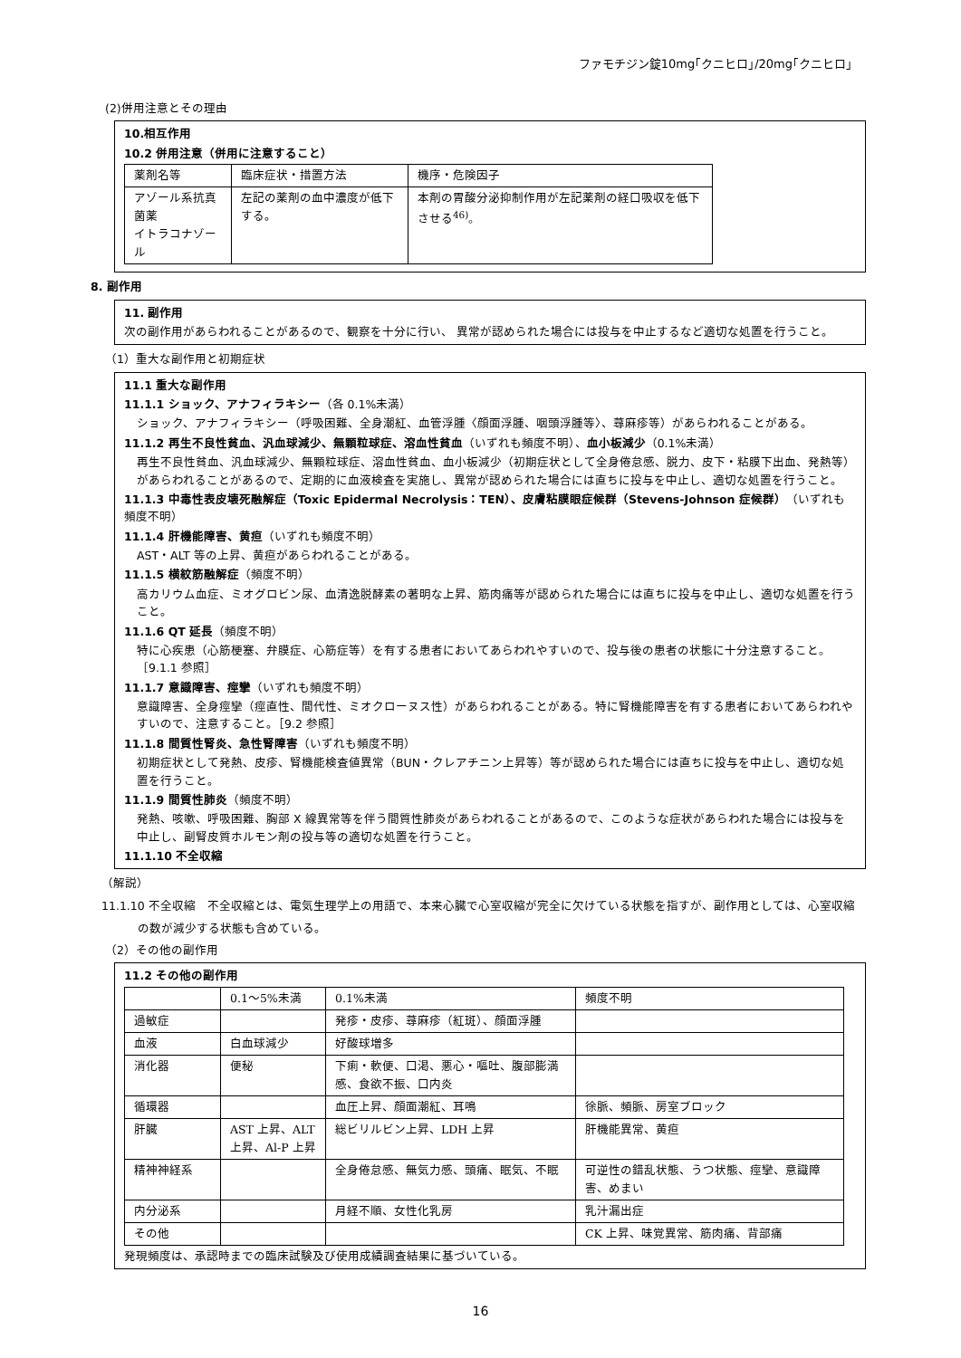ファモチジン錠10mg｢クニヒロ｣/20mg｢クニヒロ｣
(2)併用注意とその理由
10.相互作用
10.2 併用注意（併用に注意すること）
| 薬剤名等 | 臨床症状・措置方法 | 機序・危険因子 |
| アゾール系抗真菌薬 イトラコナゾール | 左記の薬剤の血中濃度が低下する。 | 本剤の胃酸分泌抑制作用が左記薬剤の経口吸収を低下させる<sup>46)</sup>。 |
8. 副作用
11. 副作用
次の副作用があらわれることがあるので、観察を十分に行い、 異常が認められた場合には投与を中止するなど適切な処置を行うこと。
（1）重大な副作用と初期症状
11.1 重大な副作用
11.1.1 ショック、アナフィラキシー（各 0.1%未満）
ショック、アナフィラキシー（呼吸困難、全身潮紅、血管浮腫〈顔面浮腫、咽頭浮腫等〉、蕁麻疹等）があらわれることがある。
11.1.2 再生不良性貧血、汎血球減少、無顆粒球症、溶血性貧血（いずれも頻度不明）、血小板減少（0.1%未満）
再生不良性貧血、汎血球減少、無顆粒球症、溶血性貧血、血小板減少（初期症状として全身倦怠感、脱力、皮下・粘膜下出血、発熱等）があらわれることがあるので、定期的に血液検査を実施し、異常が認められた場合には直ちに投与を中止し、適切な処置を行うこと。
11.1.3 中毒性表皮壊死融解症（Toxic Epidermal Necrolysis：TEN）、皮膚粘膜眼症候群（Stevens-Johnson 症候群）（いずれも頻度不明）
11.1.4 肝機能障害、黄疸（いずれも頻度不明）
AST・ALT 等の上昇、黄疸があらわれることがある。
11.1.5 横紋筋融解症（頻度不明）
高カリウム血症、ミオグロビン尿、血清逸脱酵素の著明な上昇、筋肉痛等が認められた場合には直ちに投与を中止し、適切な処置を行うこと。
11.1.6 QT 延長（頻度不明）
特に心疾患（心筋梗塞、弁膜症、心筋症等）を有する患者においてあらわれやすいので、投与後の患者の状態に十分注意すること。［9.1.1 参照］
11.1.7 意識障害、痙攣（いずれも頻度不明）
意識障害、全身痙攣（痙直性、間代性、ミオクローヌス性）があらわれることがある。特に腎機能障害を有する患者においてあらわれやすいので、注意すること。［9.2 参照］
11.1.8 間質性腎炎、急性腎障害（いずれも頻度不明）
初期症状として発熱、皮疹、腎機能検査値異常（BUN・クレアチニン上昇等）等が認められた場合には直ちに投与を中止し、適切な処置を行うこと。
11.1.9 間質性肺炎（頻度不明）
発熱、咳嗽、呼吸困難、胸部 X 線異常等を伴う間質性肺炎があらわれることがあるので、このような症状があらわれた場合には投与を中止し、副腎皮質ホルモン剤の投与等の適切な処置を行うこと。
11.1.10 不全収縮
（解説）
11.1.10 不全収縮　不全収縮とは、電気生理学上の用語で、本来心臓で心室収縮が完全に欠けている状態を指すが、副作用としては、心室収縮の数が減少する状態も含めている。
（2）その他の副作用
11.2 その他の副作用
| | 0.1～5%未満 | 0.1%未満 | 頻度不明 |
| 過敏症 | | 発疹・皮疹、蕁麻疹（紅斑）、顔面浮腫 | |
| 血液 | 白血球減少 | 好酸球増多 | |
| 消化器 | 便秘 | 下痢・軟便、口渇、悪心・嘔吐、腹部膨満感、食欲不振、口内炎 | |
| 循環器 | | 血圧上昇、顔面潮紅、耳鳴 | 徐脈、頻脈、房室ブロック |
| 肝臓 | AST 上昇、ALT 上昇、Al-P 上昇 | 総ビリルビン上昇、LDH 上昇 | 肝機能異常、黄疸 |
| 精神神経系 | | 全身倦怠感、無気力感、頭痛、眠気、不眠 | 可逆性の錯乱状態、うつ状態、痙攣、意識障害、めまい |
| 内分泌系 | | 月経不順、女性化乳房 | 乳汁漏出症 |
| その他 | | | CK 上昇、味覚異常、筋肉痛、背部痛 |
発現頻度は、承認時までの臨床試験及び使用成績調査結果に基づいている。
16